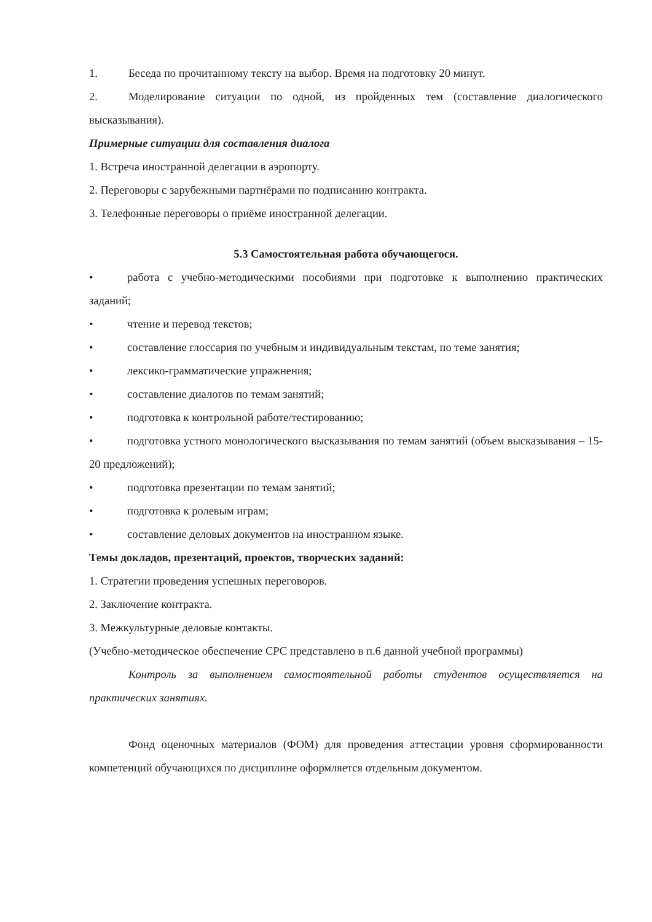1. Беседа по прочитанному тексту на выбор. Время на подготовку 20 минут.
2. Моделирование ситуации по одной, из пройденных тем (составление диалогического высказывания).
Примерные ситуации для составления диалога
1. Встреча иностранной делегации в аэропорту.
2. Переговоры с зарубежными партнёрами по подписанию контракта.
3. Телефонные переговоры о приёме иностранной делегации.
5.3 Самостоятельная работа обучающегося.
• работа с учебно-методическими пособиями при подготовке к выполнению практических заданий;
• чтение и перевод текстов;
• составление глоссария по учебным и индивидуальным текстам, по теме занятия;
• лексико-грамматические упражнения;
• составление диалогов по темам занятий;
• подготовка к контрольной работе/тестированию;
• подготовка устного монологического высказывания по темам занятий (объем высказывания – 15-20 предложений);
• подготовка презентации по темам занятий;
• подготовка к ролевым играм;
• составление деловых документов на иностранном языке.
Темы докладов, презентаций, проектов, творческих заданий:
1. Стратегии проведения успешных переговоров.
2. Заключение контракта.
3. Межкультурные деловые контакты.
(Учебно-методическое обеспечение СРС представлено в п.6 данной учебной программы)
Контроль за выполнением самостоятельной работы студентов осуществляется на практических занятиях.
Фонд оценочных материалов (ФОМ) для проведения аттестации уровня сформированности компетенций обучающихся по дисциплине оформляется отдельным документом.